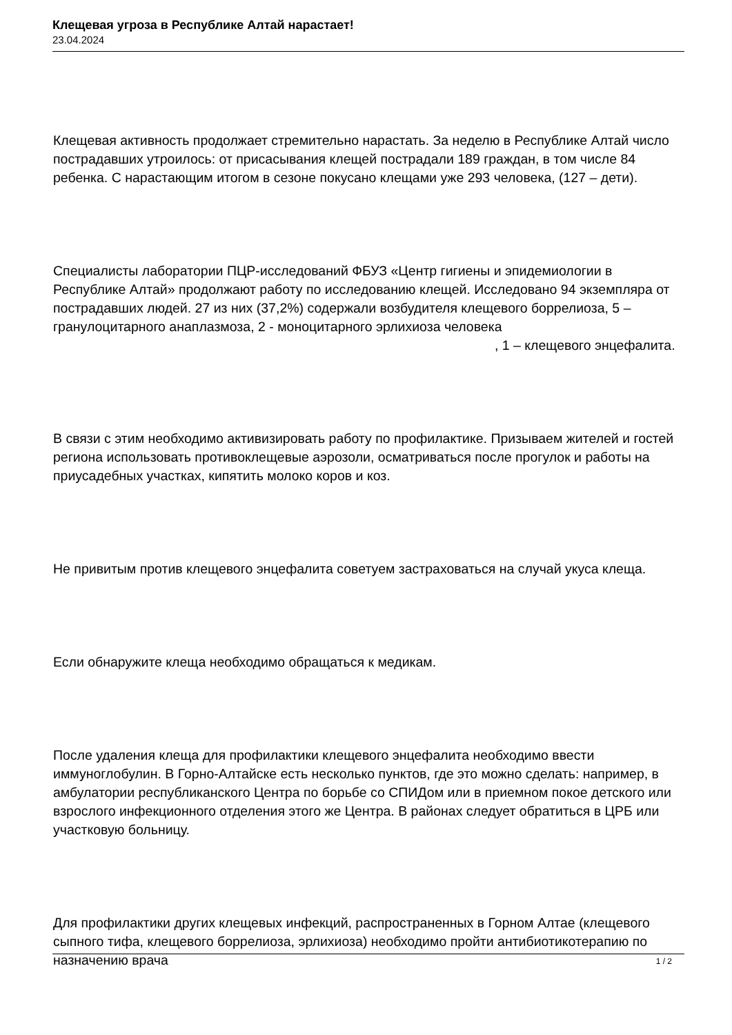Клещевая угроза в Республике Алтай нарастает!
23.04.2024
Клещевая активность продолжает стремительно нарастать. За неделю в Республике Алтай число пострадавших утроилось: от присасывания клещей пострадали 189 граждан, в том числе 84 ребенка. С нарастающим итогом в сезоне покусано клещами уже 293 человека, (127 – дети).
Специалисты лаборатории ПЦР-исследований ФБУЗ «Центр гигиены и эпидемиологии в Республике Алтай» продолжают работу по исследованию клещей. Исследовано 94 экземпляра от пострадавших людей. 27 из них (37,2%) содержали возбудителя клещевого боррелиоза, 5 – гранулоцитарного анаплазмоза, 2 - моноцитарного эрлихиоза человека , 1 – клещевого энцефалита.
В связи с этим необходимо активизировать работу по профилактике. Призываем жителей и гостей региона использовать противоклещевые аэрозоли, осматриваться после прогулок и работы на приусадебных участках, кипятить молоко коров и коз.
Не привитым против клещевого энцефалита советуем застраховаться на случай укуса клеща.
Если обнаружите клеща необходимо обращаться к медикам.
После удаления клеща для профилактики клещевого энцефалита необходимо ввести иммуноглобулин. В Горно-Алтайске есть несколько пунктов, где это можно сделать: например, в амбулатории республиканского Центра по борьбе со СПИДом или в приемном покое детского или взрослого инфекционного отделения этого же Центра. В районах следует обратиться в ЦРБ или участковую больницу.
Для профилактики других клещевых инфекций, распространенных в Горном Алтае (клещевого сыпного тифа, клещевого боррелиоза, эрлихиоза) необходимо пройти антибиотикотерапию по назначению врача
1 / 2